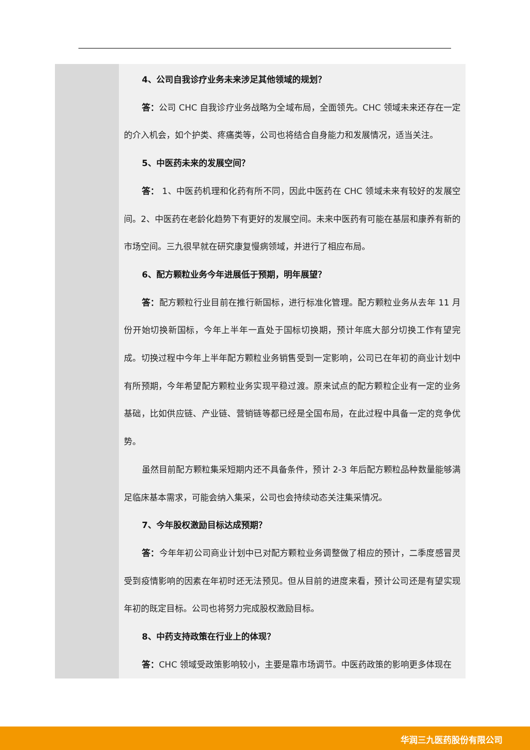| | 4、公司自我诊疗业务未来涉足其他领域的规划？ 答： 公司 CHC 自我诊疗业务战略为全域布局，全面领先。CHC 领域未来还存在一定的介入机会，如个护类、疼痛类等，公司也将结合自身能力和发展情况，适当关注。 5、中医药未来的发展空间？ 答： 1、中医药机理和化药有所不同，因此中医药在 CHC 领域未来有较好的发展空间。2、中医药在老龄化趋势下有更好的发展空间。未来中医药有可能在基层和康养有新的市场空间。三九很早就在研究康复慢病领域，并进行了相应布局。 6、配方颗粒业务今年进展低于预期，明年展望？ 答： 配方颗粒行业目前在推行新国标，进行标准化管理。配方颗粒业务从去年 11 月份开始切换新国标，今年上半年一直处于国标切换期，预计年底大部分切换工作有望完成。切换过程中今年上半年配方颗粒业务销售受到一定影响，公司已在年初的商业计划中有所预期，今年希望配方颗粒业务实现平稳过渡。原来试点的配方颗粒企业有一定的业务基础，比如供应链、产业链、营销链等都已经是全国布局，在此过程中具备一定的竞争优势。 虽然目前配方颗粒集采短期内还不具备条件，预计 2-3 年后配方颗粒品种数量能够满足临床基本需求，可能会纳入集采，公司也会持续动态关注集采情况。 7、今年股权激励目标达成预期？ 答： 今年年初公司商业计划中已对配方颗粒业务调整做了相应的预计，二季度感冒灵受到疫情影响的因素在年初时还无法预见。但从目前的进度来看，预计公司还是有望实现年初的既定目标。公司也将努力完成股权激励目标。 8、中药支持政策在行业上的体现？ 答： CHC 领域受政策影响较小，主要是靠市场调节。中医药政策的影响更多体现在 |
华润三九医药股份有限公司